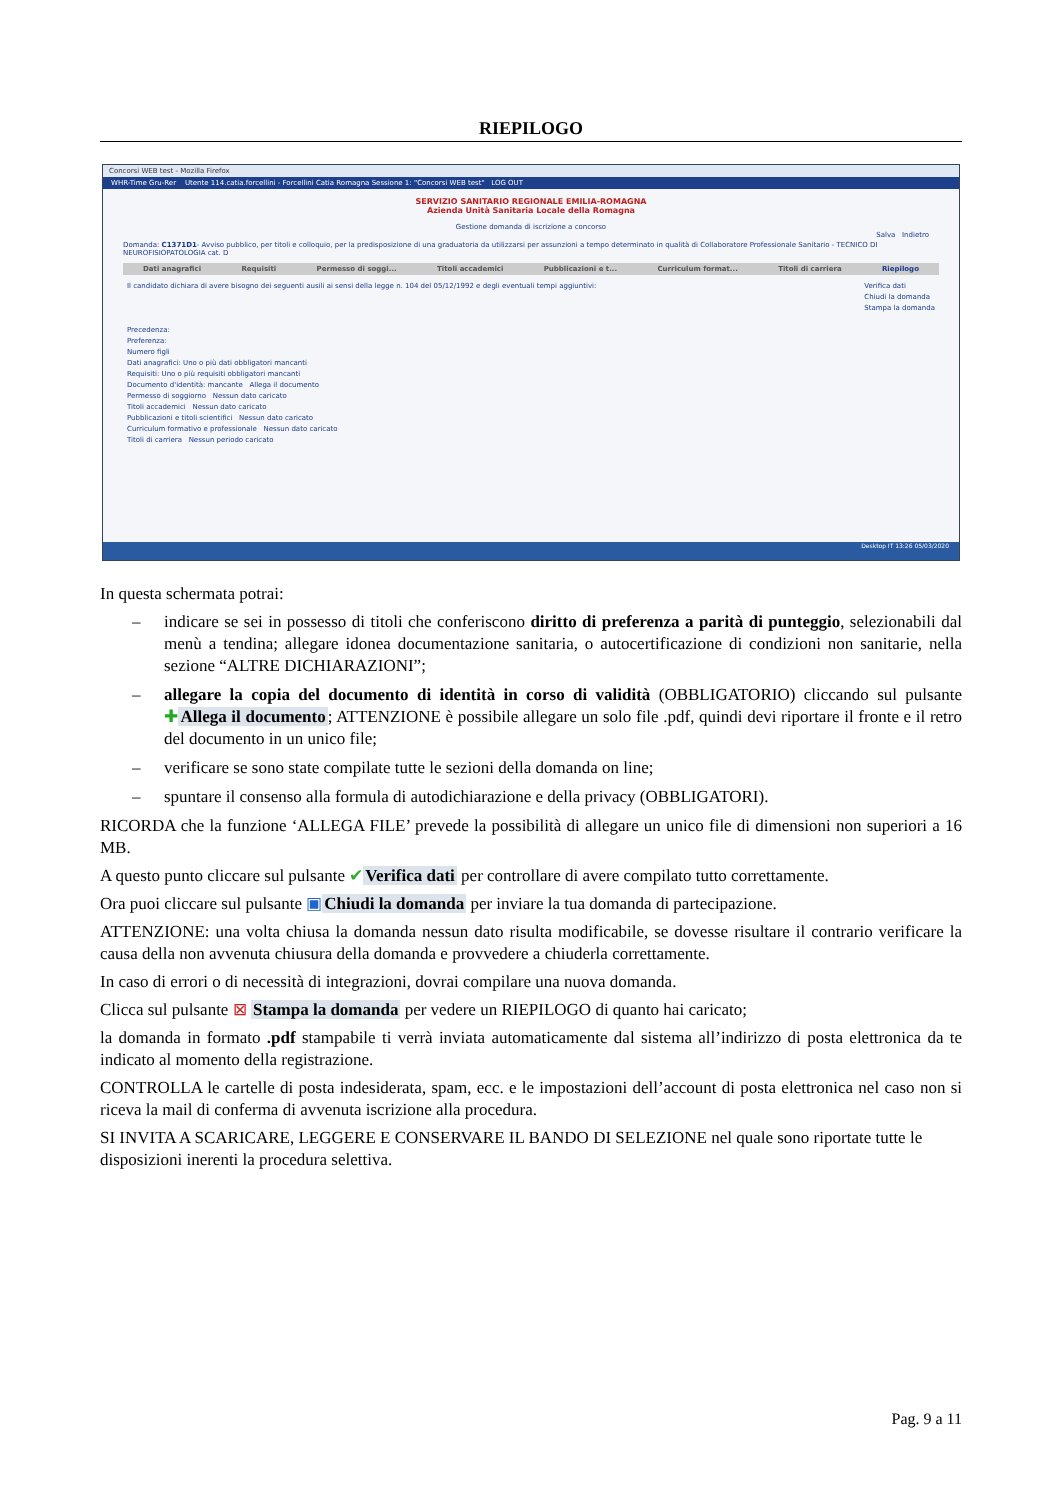RIEPILOGO
Concorsi WEB test - Mozilla Firefox
WHR-Time Gru-Rer Utente 114.catia.forcellini - Forcellini Catia Romagna Sessione 1: "Concorsi WEB test" LOG OUT
SERVIZIO SANITARIO REGIONALE EMILIA-ROMAGNA
Azienda Unità Sanitaria Locale della Romagna
Gestione domanda di iscrizione a concorso
Salva Indietro
Domanda: C1371D1- Avviso pubblico, per titoli e colloquio, per la predisposizione di una graduatoria da utilizzarsi per assunzioni a tempo determinato in qualità di Collaboratore Professionale Sanitario - TECNICO DI NEUROFISIOPATOLOGIA cat. D
Dati anagrafici Requisiti Permesso di soggi... Titoli accademici Pubblicazioni e t... Curriculum format... Titoli di carriera Riepilogo
Il candidato dichiara di avere bisogno dei seguenti ausili ai sensi della legge n. 104 del 05/12/1992 e degli eventuali tempi aggiuntivi: Verifica dati
Chiudi la domanda
Stampa la domanda
Precedenza:
Preferenza:
Numero figli
Dati anagrafici: Uno o più dati obbligatori mancanti
Requisiti: Uno o più requisiti obbligatori mancanti
Documento d'identità: mancante Allega il documento
Permesso di soggiorno Nessun dato caricato
Titoli accademici Nessun dato caricato
Pubblicazioni e titoli scientifici Nessun dato caricato
Curriculum formativo e professionale Nessun dato caricato
Titoli di carriera Nessun periodo caricato
Desktop IT 13:26 05/03/2020
In questa schermata potrai:
– indicare se sei in possesso di titoli che conferiscono diritto di preferenza a parità di punteggio, selezionabili dal menù a tendina; allegare idonea documentazione sanitaria, o autocertificazione di condizioni non sanitarie, nella sezione “ALTRE DICHIARAZIONI”;
– allegare la copia del documento di identità in corso di validità (OBBLIGATORIO) cliccando sul pulsante ✚Allega il documento; ATTENZIONE è possibile allegare un solo file .pdf, quindi devi riportare il fronte e il retro del documento in un unico file;
– verificare se sono state compilate tutte le sezioni della domanda on line;
– spuntare il consenso alla formula di autodichiarazione e della privacy (OBBLIGATORI).
RICORDA che la funzione ‘ALLEGA FILE’ prevede la possibilità di allegare un unico file di dimensioni non superiori a 16 MB.
A questo punto cliccare sul pulsante ✔Verifica dati per controllare di avere compilato tutto correttamente.
Ora puoi cliccare sul pulsante ▣Chiudi la domanda per inviare la tua domanda di partecipazione.
ATTENZIONE: una volta chiusa la domanda nessun dato risulta modificabile, se dovesse risultare il contrario verificare la causa della non avvenuta chiusura della domanda e provvedere a chiuderla correttamente.
In caso di errori o di necessità di integrazioni, dovrai compilare una nuova domanda.
Clicca sul pulsante ⊠ Stampa la domanda per vedere un RIEPILOGO di quanto hai caricato;
la domanda in formato .pdf stampabile ti verrà inviata automaticamente dal sistema all’indirizzo di posta elettronica da te indicato al momento della registrazione.
CONTROLLA le cartelle di posta indesiderata, spam, ecc. e le impostazioni dell’account di posta elettronica nel caso non si riceva la mail di conferma di avvenuta iscrizione alla procedura.
SI INVITA A SCARICARE, LEGGERE E CONSERVARE IL BANDO DI SELEZIONE nel quale sono riportate tutte le disposizioni inerenti la procedura selettiva.
Pag. 9 a 11